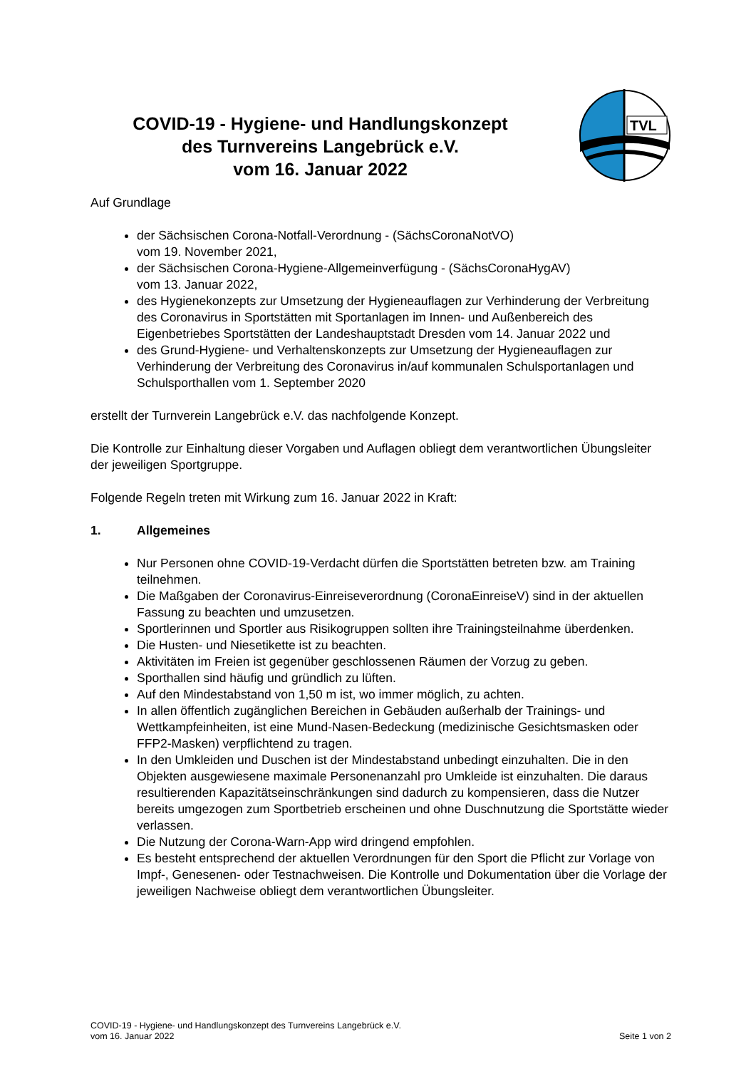COVID-19 - Hygiene- und Handlungskonzept
des Turnvereins Langebrück e.V.
vom 16. Januar 2022
TVL
Auf Grundlage
der Sächsischen Corona-Notfall-Verordnung - (SächsCoronaNotVO)
vom 19. November 2021,
der Sächsischen Corona-Hygiene-Allgemeinverfügung - (SächsCoronaHygAV)
vom 13. Januar 2022,
des Hygienekonzepts zur Umsetzung der Hygieneauflagen zur Verhinderung der Verbreitung des Coronavirus in Sportstätten mit Sportanlagen im Innen- und Außenbereich des Eigenbetriebes Sportstätten der Landeshauptstadt Dresden vom 14. Januar 2022 und
des Grund-Hygiene- und Verhaltenskonzepts zur Umsetzung der Hygieneauflagen zur Verhinderung der Verbreitung des Coronavirus in/auf kommunalen Schulsportanlagen und Schulsporthallen vom 1. September 2020
erstellt der Turnverein Langebrück e.V. das nachfolgende Konzept.
Die Kontrolle zur Einhaltung dieser Vorgaben und Auflagen obliegt dem verantwortlichen Übungsleiter der jeweiligen Sportgruppe.
Folgende Regeln treten mit Wirkung zum 16. Januar 2022 in Kraft:
1. Allgemeines
Nur Personen ohne COVID-19-Verdacht dürfen die Sportstätten betreten bzw. am Training teilnehmen.
Die Maßgaben der Coronavirus-Einreiseverordnung (CoronaEinreiseV) sind in der aktuellen Fassung zu beachten und umzusetzen.
Sportlerinnen und Sportler aus Risikogruppen sollten ihre Trainingsteilnahme überdenken.
Die Husten- und Niesetikette ist zu beachten.
Aktivitäten im Freien ist gegenüber geschlossenen Räumen der Vorzug zu geben.
Sporthallen sind häufig und gründlich zu lüften.
Auf den Mindestabstand von 1,50 m ist, wo immer möglich, zu achten.
In allen öffentlich zugänglichen Bereichen in Gebäuden außerhalb der Trainings- und Wettkampfeinheiten, ist eine Mund-Nasen-Bedeckung (medizinische Gesichtsmasken oder FFP2-Masken) verpflichtend zu tragen.
In den Umkleiden und Duschen ist der Mindestabstand unbedingt einzuhalten. Die in den Objekten ausgewiesene maximale Personenanzahl pro Umkleide ist einzuhalten. Die daraus resultierenden Kapazitätseinschränkungen sind dadurch zu kompensieren, dass die Nutzer bereits umgezogen zum Sportbetrieb erscheinen und ohne Duschnutzung die Sportstätte wieder verlassen.
Die Nutzung der Corona-Warn-App wird dringend empfohlen.
Es besteht entsprechend der aktuellen Verordnungen für den Sport die Pflicht zur Vorlage von Impf-, Genesenen- oder Testnachweisen. Die Kontrolle und Dokumentation über die Vorlage der jeweiligen Nachweise obliegt dem verantwortlichen Übungsleiter.
COVID-19 - Hygiene- und Handlungskonzept des Turnvereins Langebrück e.V.
vom 16. Januar 2022
Seite 1 von 2